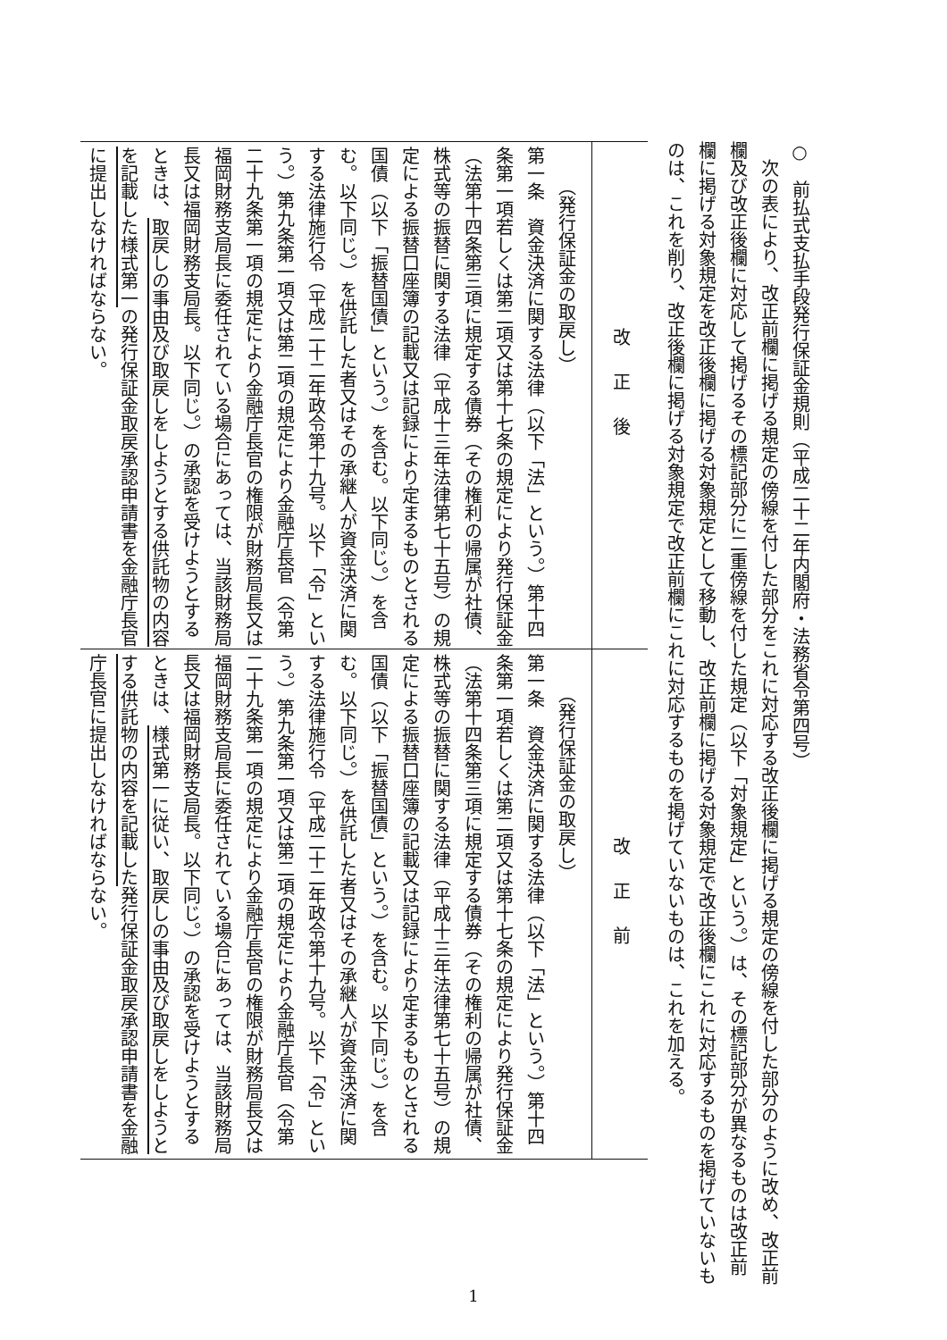○　前払式支払手段発行保証金規則（平成二十二年内閣府・法務省令第四号）
次の表により、改正前欄に掲げる規定の傍線を付した部分をこれに対応する改正後欄に掲げる規定の傍線を付した部分のように改め、改正前欄及び改正後欄に対応して掲げるその標記部分に二重傍線を付した規定（以下「対象規定」という。）は、その標記部分が異なるものは改正前欄に掲げる対象規定を改正後欄に掲げる対象規定として移動し、改正前欄に掲げる対象規定で改正後欄にこれに対応するものを掲げていないものは、これを削り、改正後欄に掲げる対象規定で改正前欄にこれに対応するものを掲げていないものは、これを加える。
| 改正後 | 改正前 |
| --- | --- |
| （発行保証金の取戻し） 第一条 資金決済に関する法律（以下「法」という。）第十四条第一項若しくは第二項又は第十七条の規定により発行保証金（法第十四条第三項に規定する債券（その権利の帰属が社債、株式等の振替に関する法律（平成十三年法律第七十五号）の規定による振替口座簿の記載又は記録により定まるものとされる国債（以下「振替国債」という。）を含む。以下同じ。）を含む。以下同じ。）を供託した者又はその承継人が資金決済に関する法律施行令（平成二十二年政令第十九号。以下「令」という。）第九条第一項又は第二項の規定により金融庁長官（令第二十九条第一項の規定により金融庁長官の権限が財務局長又は福岡財務支局長に委任されている場合にあっては、当該財務局長又は福岡財務支局長。以下同じ。）の承認を受けようとするときは、 取戻しの事由及び取戻しをしようとする供託物の内容を記載した様式第一 の発行保証金取戻承認申請書を金融庁長官に提出しなければならない。 | （発行保証金の取戻し） 第一条 資金決済に関する法律（以下「法」という。）第十四条第一項若しくは第二項又は第十七条の規定により発行保証金（法第十四条第三項に規定する債券（その権利の帰属が社債、株式等の振替に関する法律（平成十三年法律第七十五号）の規定による振替口座簿の記載又は記録により定まるものとされる国債（以下「振替国債」という。）を含む。以下同じ。）を含む。以下同じ。）を供託した者又はその承継人が資金決済に関する法律施行令（平成二十二年政令第十九号。以下「令」という。）第九条第一項又は第二項の規定により金融庁長官（令第二十九条第一項の規定により金融庁長官の権限が財務局長又は福岡財務支局長に委任されている場合にあっては、当該財務局長又は福岡財務支局長。以下同じ。）の承認を受けようとするときは、 様式第一に従い、取戻しの事由及び取戻しをしようとする供託物の内容を記載した 発行保証金取戻承認申請書を金融庁長官に提出しなければならない。 |
1